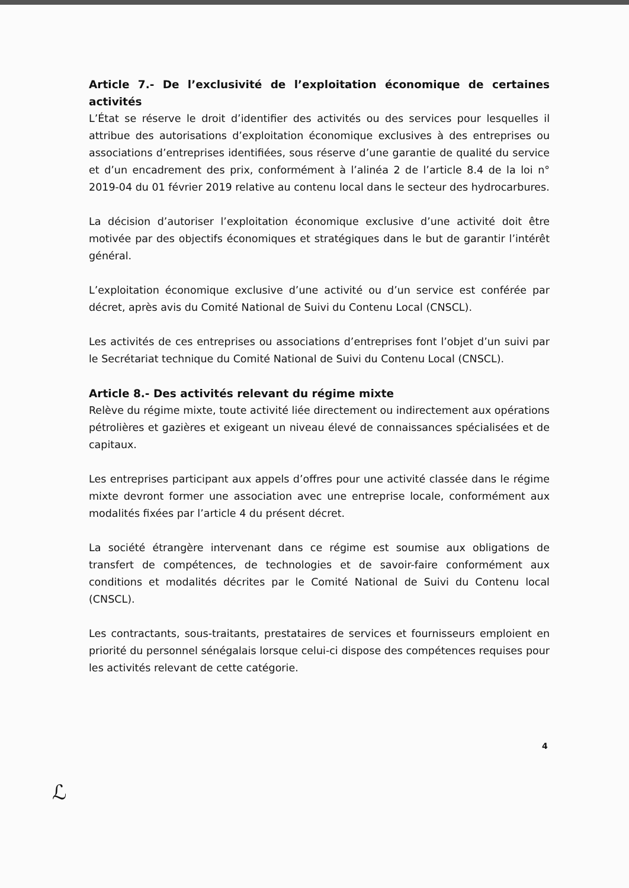Article 7.- De l’exclusivité de l’exploitation économique de certaines activités
L’État se réserve le droit d’identifier des activités ou des services pour lesquelles il attribue des autorisations d’exploitation économique exclusives à des entreprises ou associations d’entreprises identifiées, sous réserve d’une garantie de qualité du service et d’un encadrement des prix, conformément à l’alinéa 2 de l’article 8.4 de la loi n° 2019-04 du 01 février 2019 relative au contenu local dans le secteur des hydrocarbures.
La décision d’autoriser l’exploitation économique exclusive d’une activité doit être motivée par des objectifs économiques et stratégiques dans le but de garantir l’intérêt général.
L’exploitation économique exclusive d’une activité ou d’un service est conférée par décret, après avis du Comité National de Suivi du Contenu Local (CNSCL).
Les activités de ces entreprises ou associations d’entreprises font l’objet d’un suivi par le Secrétariat technique du Comité National de Suivi du Contenu Local (CNSCL).
Article 8.- Des activités relevant du régime mixte
Relève du régime mixte, toute activité liée directement ou indirectement aux opérations pétrolières et gazières et exigeant un niveau élevé de connaissances spécialisées et de capitaux.
Les entreprises participant aux appels d’offres pour une activité classée dans le régime mixte devront former une association avec une entreprise locale, conformément aux modalités fixées par l’article 4 du présent décret.
La société étrangère intervenant dans ce régime est soumise aux obligations de transfert de compétences, de technologies et de savoir-faire conformément aux conditions et modalités décrites par le Comité National de Suivi du Contenu local (CNSCL).
Les contractants, sous-traitants, prestataires de services et fournisseurs emploient en priorité du personnel sénégalais lorsque celui-ci dispose des compétences requises pour les activités relevant de cette catégorie.
4
ℒ